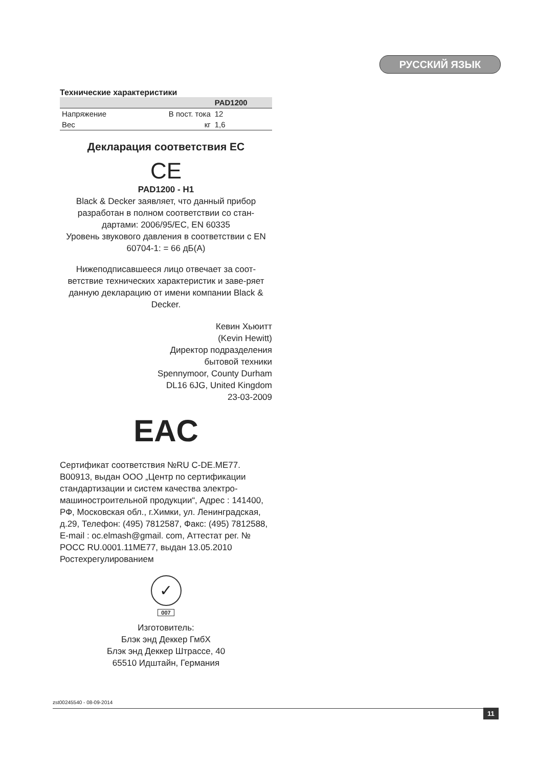РУССКИЙ ЯЗЫК
Технические характеристики
| | | PAD1200 |
| --- | --- | --- |
| Напряжение | В пост. тока | 12 |
| Вес | кг | 1,6 |
Декларация соответствия ЕС
CE
PAD1200 - H1
Black & Decker заявляет, что данный прибор разработан в полном соответствии со стан-дартами: 2006/95/EC, EN 60335
Уровень звукового давления в соответствии с EN 60704-1: = 66 дБ(А)
Нижеподписавшееся лицо отвечает за соот-ветствие технических характеристик и заве-ряет данную декларацию от имени компании Black & Decker.
Кевин Хьюитт
(Kevin Hewitt)
Директор подразделения
бытовой техники
Spennymoor, County Durham
DL16 6JG, United Kingdom
23-03-2009
EAC
Сертификат соответствия №RU C-DE.ME77. B00913, выдан ООО „Центр по сертификации стандартизации и систем качества электро-машиностроительной продукции“, Адрес : 141400, РФ, Московская обл., г.Химки, ул. Ленинградская, д.29, Телефон: (495) 7812587, Факс: (495) 7812588, E-mail : oc.elmash@gmail. com, Аттестат рег. № РОСС RU.0001.11ME77, выдан 13.05.2010 Ростехрегулированием
✓
007
Изготовитель:
Блэк энд Деккер ГмбХ
Блэк энд Деккер Штрассе, 40
65510 Идштайн, Германия
zst00245540 - 08-09-2014
11